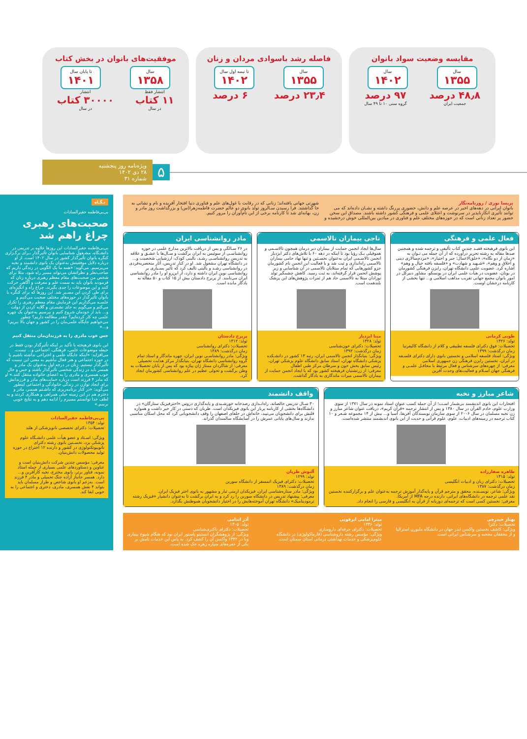مقایسه وضعیت سواد بانوان
سال
۱۳۵۵
سال
۱۴۰۲
۴۸٫۸ درصد
جمعیت ایران
۹۷ درصد
گروه سنی ۱۰ تا ۴۹ سال
فاصله رشد باسوادی مردان و زنان
سال
۱۳۵۵
تا نیمه اول سال
۱۴۰۲
۲۳٫۴ درصد ۶ درصد
موفقیت‌های بانوان در بخش کتاب
سال
۱۳۵۸
تا پایان سال
۱۴۰۱
انتشار فقط
۱۱ کتاب
در سال
انتشار
۳۰۰۰۰ کتاب
در سال
۵
ویژه‌نامه روز پنجشنبه
۲۸ دی ۱۴۰۲
شماره ۳۱
پریسا نوری / روزنامه‌نگار
بانوان ایرانی در دهه‌های اخیر در عرصه علم و دانش، حضوری پررنگ داشته و نشـان داده‌اند که می توانند تأثیری انکارناپذیر در سرنوشت و اعتلای علمی و فرهنگی کشور داشته باشند. مصداق این سخن حضور پر تعداد زنانی است که در حوزه‌های مختلف علم و فناوری در میادین بین‌المللی خوش درخشیده و شهرتی جهانی یافته‌اند؛ زنانی که در رقابت با غول‌های علم و فناوری دنیا افتخار آفریده و نام و نشانی به جا گذاشتند. فرا رسیدن سـالروز تولد بانوی دو عالم حضرت فاطمه‌زهرا(س) و بزرگداشت روز مادر و زن، بهانه‌ای شد تا کارنامه برخی از این نام‌آوران را مرور کنیم.
فعال علمی و فرهنگی
این بانوی فرهیخته فقیـد چندین کتاب تألیفی و ترجمه شده و همچنین صدها مقاله به رشته تحریر درآورده که از آن جمله می تـوان به «زمان از دو نگاه»، «خلق‌الاعمال: جبر و اختیار»، «مردم‌سالاری دینی و اخلاق و وهم»، «شـهید و شهادت» و «فلسفه بافته خیال و وهم» اشاره کرد. عضویت علمی دانشگاه تهران، رایزن فرهنگی کشورمان در یونان، عضویت در هیأت علمی ایران در یونسکو، مشاور دبیرکل در امور بانوان مجمع جهانی تقریب مذاهب اسلامی و... تنها بخشی از کارنامه درخشان اوست.
طوبی کرمانی
تولد: ۱۳۲۶
تحصیلات: فوق دکترای فلسفه تطبیقی و کلام از دانشگاه کالیفرنیا
زمان درگذشت: ۱۳۹۹
ویژگی: استاد فلسفه اسلامی و نخستین بانوی دارای دکترای فلسـفه در ایران، نخستین رایزن فرهنگی زن جمهوری اسلامی
معرفی: از چهره‌های سرشناس و فعال مرتبط با محافـل علمـی و فرهنگی جهان اسـلام و فعالیت‌های وحدت آفرین
ناجی بیماران تالاسمی
سال‌ها ایجاد انجمن حمایت از بیماران دیر درمان همچون تالاسـمی و هموفیلی یـک رؤیا بود تا اینکه در دهه ۶۰ با تلاش‌های دکتر ایزدیار انجمن تالاسـمی ایران به‌عنوان نخسـتین و تنها نهاد حامی بیماران تالاسمی راه‌اندازی و ثبت شد و با فعالیت این انجمن نام کشورمان جزو کشورهایی که تمام مبتلایان تالاسمی در آن شناسایی و زیر پوشش انجمن قرار گرفته‌اند، به ثبت رسید. کاهش چشمگیر تولد نوزادان مبتلا به تالاسمی حاد هم از ثمرات پژوهش‌های این پزشک بلندهمت است.
مینا ایزدیار
تولد: ۱۳۲۸
تحصیلات: دکترای خون‌شناسی
زمان درگذشت: ۱۳۹۲
ویژگی: بنیانگذار انجمن تالاسمی ایران، رتبه ۱۳ کشور در دانشـکده پزشکی دانشگاه تهران، استاد سابق دانشگاه علوم پزشکی تهران، رئیس سابق بخش خون و سرطان مرکز طبی اطفال
معرفی: از زرتشتیان فرهیخته کشور بود که با ایجاد انجمن حمایت از بیماران تالاسمی میراث ماندگاری به یادگار گذاشت.
مادر روانشناسی ایران
در ۲۶ سـالگی و پس از دریافت بالاترین مدارج علمی در حوزه روانشناسـی از سوئیس به ایران برگشت و سـال‌ها با عشـق و علاقه به تدریس روانشناسـی رشـد، بالینی کودک، ارزشیابی شخصیت و... در دانشگاه تهران مشغول شد. او در کنار تدریس، آثار منحصر‌به‌فردی در روانشناسی رشـد و بالینی تالیف کرد که تأثیر بسـیاری بر روانشناسی نوین ایران داشته و دارد، از این‌رو او را مادر روانشناسی ایران می‌نامند. از پریرخ دادستان بیش از ۱۵ کتاب و ۵۰ مقاله به یادگار مانده است.
پریرخ دادستان
تولد: ۱۳۱۲
تحصیلات: دکترای روانشناسی
زمان درگذشت: ۱۳۸۹
ویژگی: مادر روانشناسـی نوین ایران، چهره ماندگار و استاد تمام گروه روانشناسی دانشگاه تهران، بنیانگذار مرکز هدایت تحصیلی
معرفی: از شاگردان ممتاز ژان پیاژه بود که پس از پایان تحصیلات به وطن برگشت و تحولی عظیم در علم روانشناسی کشورمان ایجاد کرد.
شاعر مبارز و نخبه
افتخارات این بانوی اندیشمند بی‌شمار اسـت؛ از آن جمله کسب عنوان استاد نمونه در سال ۱۳۷۱ از سوی وزارت علوم، خادم القرآن در سال ۱۳۸۰ و پس از انتشار ترجمه «قرآن کریم»، دریافت عنوان شاعر مبارز و زن نخبه مسلمان در سال ۲۰۰۶ از سوی سازمان نویسندگان آفریقا، آسیا و... بیش از ۱۴ مجموعه شـعر و ۱۰ کتاب ترجمه در زمینه‌های ادبیات، علوم، علوم قرآنی و حدیث از این بانوی اندیشمند منتشر شده‌است.
طاهره صفارزاده
تولد: ۱۳۱۵
تحصیلات: دکترای زبان و ادبیات انگلیسی
زمان درگذشت: ۱۳۸۷
ویژگی: شاعر، نویسـنده، محقق و مترجم قرآن و پایه‌گذار آموزش ترجمه به‌عنوان علم و برگزارکننده نخستین نقد علمی ترجمه در دانشگاه‌های ایرانی، دارنده درجه MFA از آمریکا.
معرفی: نخستین کسی است که ترجمه‌ای دوزبانه از قرآن به انگلیسی و فارسی را انجام داد.
واقف دانشمند
۳۰ سـال تدریس خالصانه، راه‌انـدازی رصدخانه خورشـیدی و پایه‌گذاری دروس «اخترفیزیک ستارگان» در دانشگاه‌ها بخشی از کارنامه پربار این بانوی فیزیکدان است. طربان که دستی در کار خیر داشت و همواره قلبش برای دانشجویان می‌تپید، خانه‌اش در جلفای اصفهان را وقف دانشجویانی کرد که محل اسکان مناسبی ندارند و سال‌های پایانی عمرش را در آسایشگاه سالمندان گذراند.
آلنوش طریان
تولد: ۱۲۹۹
تحصیلات: دکترای فیزیک اتمسفر از دانشگاه سوربن
زمان درگذشت: ۱۳۸۹
ویژگی: مادر ستاره‌شناسی ایران، فیزیکدان ارمنی تبار و مشهور به بانوی اختر فیزیک ایران.
معرفی: پیشنهاد تدریس در دانشگاه سوربن را رد کرد و به ایران برگشت تا به‌عنوان دانشیار «فیزیک رشته ترمودینامیک» دانشگاه تهران آموخته‌هایش را در اختیار دانشجویان هموطنش بگذارد.
بهناز حیدرچی
تحصیلات: دکترا
ویژگی: کاشف نخستین واکسن ایدز جهان در دانشگاه ملبورن استرالیا و از محققان مجحبه و سرشناس ایرانی است.
میترا امامی ابرقویی
تولد: ۱۳۳۶
تحصیلات: دکترای حرفه‌ای داروسازی
ویژگی: مؤسس رشته داروشناسی (فارماکولوژی) در دانشگاه علوم‌پزشکی و خدمات بهداشتی درمانی استان سمنان است.
آذر اندامی
تولد: ۱۳۰۵
تحصیلات: دکترای باکتری‌شناسی
ویژگی: از پژوهشگران انستیتو پاستور ایران بود که هنگام شیوع بیماری وبا در ۱۳۴۲ واکسن آن را کشف کرد. به پاس این خدمات نامش بر یکی از حفره‌های سیاره زهره حک شده است.
نـگـاه
بی‌بی‌فاطمه حقیرالسادات
صحبت‌های رهبری چراغ راهم شد
بی‌بی‌فاطمه حقیرالسادات این روزها علاوه بر تدریس در دانشـگاه، مشـغول شناسایی بانوان تأثیرگذار بـرای برگـزاری کنگره بانوان تأثیرگذار کشور در سال ۱۴۰۲ است. از او درباره دلایل موفقیتش به‌عنوان یک بانوی دانشمند و نخبه می‌پرسیم. می‌گوید: «همه ما یک الگویی در زندگی داریم که صاحب‌نظر و نظراتشان می‌تواند مسیر راه شود، مثلا برای شخص من صحبت‌های مقام معظم رهبری درباره زنان که فرمودند بانوان باید به سمت علم و معرفت و آگاهی حرکت کنند و این موضوعات را جدی بگیرند، چراغ راه و انگیزه‌ای برای طی کردن این مسـیر شد. این روزها که برای کنگره با بانوان تأثیرگذار در حوزه‌های مختلف صحبت می‌کنیم و جلسـه می‌گذاریم این فرمایش مقام معظم رهبری را تکرار می‌کنم و می‌گویم به جای نشسـتن و گلایه کردن از دولت و... باید از خودمان شروع کنیم و بپرسیم به‌عنوان یک چهره علمی چه کار کرده‌ایم؟ چقدر مطالعه داریم؟ چطور می‌خواهیم جایگاه علمی‌مان را در کشور و جهان بالا ببریم؟ و...»
حس خوب مادری را به فرزندان‌مان منتقل کنیم
این بانوی فرهیخته با تأکید بر اینکه تأثیرگذار بودن فقط در حیطه موضوعات علمی، فرهنگی، اجتماعی و... نیست، می‌افزاید: «اینکه جایگاه علمی و اختراعی نداشته باشیم یا در حوزه اجتماعی و هنر فعال نباشیم به معنی این نیست که تأثیرگذار نیستیم. زنان در درجه اول به‌عنوان یک مادر و همسر باید در زندگی شخصی تأثیرگذار باشند و حس و حال خوب همسری و مادری را به اعضای خانواده منتقل کنند.» او که مادر ۴ فرزند است درباره حمایت‌های مادر و فرزندانش برای ایجاد توازن در زندگی خانوادگی و اجتماعی اینطور می‌گوید: «در کنار برنامه‌ریزی که داشـتم همسر، مادر و دخترم هم در این زمینه خیلی همراهی و همکاری کردند و به لطف خدا توانستم مسیرم را ادامه دهم و به نتایج خوبی برسم.»
بی‌بی‌فاطمه حقیرالسادات
تولد: ۱۳۵۴
تحصیلات: دکترای تخصصی نانوپزشکی از هلند
ویژگی: اسـتاد و عضو هیأت علمی دانشـگاه علوم پزشکی یزد، نخسـتین بانوی رشته دکترای نانوبیوتکنولوژی در کشور و دارنده ۱۲ اختراع در حوزه تولید محصولات دانش‌بنیان.
معرفی: مؤسس چندین شرکت دانش‌بنیان است و عناوین و دستاوردهای علمی بسیاری از جمله استاد نمونه، فناور برتر، بانوی مخترع، نخبه کارآفرین و... دارد. همسر جانباز آزاده جنگ تحمیلی و مادر ۴ فرزند است. به‌زعم او بانوی شاخص و طراز مسلمان باید بتواند ۴ نقش همسری، مادری، دختری و اجتماعی را به خوبی ایفا کند.